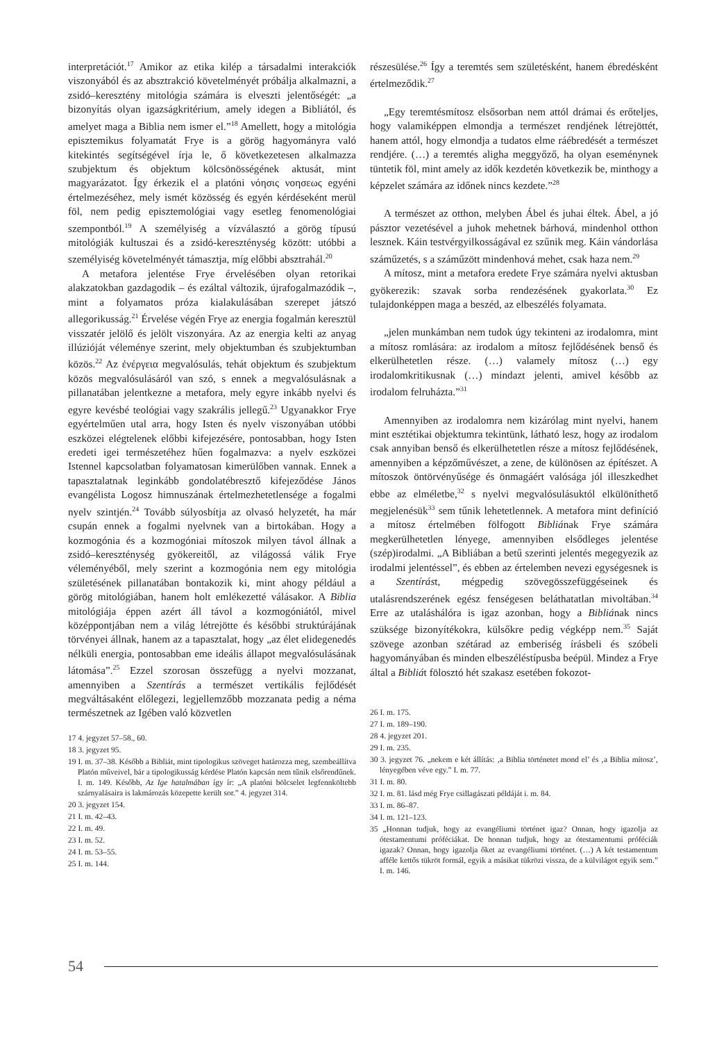interpretációt.<sup>17</sup> Amikor az etika kilép a társadalmi interakciók viszonyából és az absztrakció követelményét próbálja alkalmazni, a zsidó–keresztény mitológia számára is elveszti jelentőségét: „a bizonyítás olyan igazságkritérium, amely idegen a Bibliától, és amelyet maga a Biblia nem ismer el.”<sup>18</sup> Amellett, hogy a mitológia episztemikus folyamatát Frye is a görög hagyományra való kitekintés segítségével írja le, ő következetesen alkalmazza szubjektum és objektum kölcsönösségének aktusát, mint magyarázatot. Így érkezik el a platóni νόησις νοησεως egyéni értelmezéséhez, mely ismét közösség és egyén kérdéseként merül föl, nem pedig episztemológiai vagy esetleg fenomenológiai szempontból.<sup>19</sup> A személyiség a vízválasztó a görög típusú mitológiák kultuszai és a zsidó-kereszténység között: utóbbi a személyiség követelményét támasztja, míg előbbi absztrahál.<sup>20</sup>
A metafora jelentése Frye érvelésében olyan retorikai alakzatokban gazdagodik – és ezáltal változik, újrafogalmazódik –, mint a folyamatos próza kialakulásában szerepet játszó allegorikusság.<sup>21</sup> Érvelése végén Frye az energia fogalmán keresztül visszatér jelölő és jelölt viszonyára. Az az energia kelti az anyag illúzióját véleménye szerint, mely objektumban és szubjektumban közös.<sup>22</sup> Az ἐνέργεια megvalósulás, tehát objektum és szubjektum közös megvalósulásáról van szó, s ennek a megvalósulásnak a pillanatában jelentkezne a metafora, mely egyre inkább nyelvi és egyre kevésbé teológiai vagy szakrális jellegű.<sup>23</sup> Ugyanakkor Frye egyértelműen utal arra, hogy Isten és nyelv viszonyában utóbbi eszközei elégtelenek előbbi kifejezésére, pontosabban, hogy Isten eredeti igei természetéhez hűen fogalmazva: a nyelv eszközei Istennel kapcsolatban folyamatosan kimerülőben vannak. Ennek a tapasztalatnak leginkább gondolatébresztő kifejeződése János evangélista Logosz himnuszának értelmezhetetlensége a fogalmi nyelv szintjén.<sup>24</sup> Tovább súlyosbítja az olvasó helyzetét, ha már csupán ennek a fogalmi nyelvnek van a birtokában. Hogy a kozmogónia és a kozmogóniai mítoszok milyen távol állnak a zsidó–kereszténység gyökereitől, az világossá válik Frye véleményéből, mely szerint a kozmogónia nem egy mitológia születésének pillanatában bontakozik ki, mint ahogy például a görög mitológiában, hanem holt emlékezetté válásakor. A Biblia mitológiája éppen azért áll távol a kozmogóniától, mivel középpontjában nem a világ létrejötte és későbbi struktúrájának törvényei állnak, hanem az a tapasztalat, hogy „az élet elidegenedés nélküli energia, pontosabban eme ideális állapot megvalósulásának látomása”.<sup>25</sup> Ezzel szorosan összefügg a nyelvi mozzanat, amennyiben a Szentírás a természet vertikális fejlődését megváltásaként előlegezi, legjellemzőbb mozzanata pedig a néma természetnek az Igében való közvetlen
17 4. jegyzet 57–58., 60.
18 3. jegyzet 95.
19 I. m. 37–38. Később a Bibliát, mint tipologikus szöveget határozza meg, szembeállítva Platón műveivel, bár a tipologikusság kérdése Platón kapcsán nem tűnik elsőrendűnek. I. m. 149. Később, Az Ige hatalmában így ír: „A platóni bölcselet legfennköltebb szárnyalásaira is lakmározás közepette került sor.” 4. jegyzet 314.
20 3. jegyzet 154.
21 I. m. 42–43.
22 I. m. 49.
23 I. m. 52.
24 I. m. 53–55.
25 I. m. 144.
részesülése.<sup>26</sup> Így a teremtés sem születésként, hanem ébredésként értelmeződik.<sup>27</sup>
„Egy teremtésmítosz elsősorban nem attól drámai és erőteljes, hogy valamiképpen elmondja a természet rendjének létrejöttét, hanem attól, hogy elmondja a tudatos elme ráébredését a természet rendjére. (…) a teremtés aligha meggyőző, ha olyan eseménynek tüntetik föl, mint amely az idők kezdetén következik be, minthogy a képzelet számára az időnek nincs kezdete.”<sup>28</sup>
A természet az otthon, melyben Ábel és juhai éltek. Ábel, a jó pásztor vezetésével a juhok mehetnek bárhová, mindenhol otthon lesznek. Káin testvérgyilkosságával ez szűnik meg. Káin vándorlása száműzetés, s a száműzött mindenhová mehet, csak haza nem.<sup>29</sup>
A mítosz, mint a metafora eredete Frye számára nyelvi aktusban gyökerezik: szavak sorba rendezésének gyakorlata.<sup>30</sup> Ez tulajdonképpen maga a beszéd, az elbeszélés folyamata.
„jelen munkámban nem tudok úgy tekinteni az irodalomra, mint a mítosz romlására: az irodalom a mítosz fejlődésének benső és elkerülhetetlen része. (…) valamely mítosz (…) egy irodalomkritikusnak (…) mindazt jelenti, amivel később az irodalom felruházta.”<sup>31</sup>
Amennyiben az irodalomra nem kizárólag mint nyelvi, hanem mint esztétikai objektumra tekintünk, látható lesz, hogy az irodalom csak annyiban benső és elkerülhetetlen része a mítosz fejlődésének, amennyiben a képzőművészet, a zene, de különösen az építészet. A mítoszok öntörvényűsége és önmagáért valósága jól illeszkedhet ebbe az elméletbe,<sup>32</sup> s nyelvi megvalósulásuktól elkülöníthető megjelenésük<sup>33</sup> sem tűnik lehetetlennek. A metafora mint definíció a mítosz értelmében fölfogott Bibliának Frye számára megkerülhetetlen lényege, amennyiben elsődleges jelentése (szép)irodalmi. „A Bibliában a betű szerinti jelentés megegyezik az irodalmi jelentéssel”, és ebben az értelemben nevezi egységesnek is a Szentírást, mégpedig szövegösszefüggéseinek és utalásrendszerének egész fenségesen beláthatatlan mivoltában.<sup>34</sup> Erre az utaláshálóra is igaz azonban, hogy a Bibliának nincs szüksége bizonyítékokra, külsőkre pedig végképp nem.<sup>35</sup> Saját szövege azonban szétárad az emberiség írásbeli és szóbeli hagyományában és minden elbeszéléstípusba beépül. Mindez a Frye által a Bibliát fölosztó hét szakasz esetében fokozot-
26 I. m. 175.
27 I. m. 189–190.
28 4. jegyzet 201.
29 I. m. 235.
30 3. jegyzet 76. „nekem e két állítás: ‚a Biblia történetet mond el’ és ‚a Biblia mítosz’, lényegében véve egy.” I. m. 77.
31 I. m. 80.
32 I. m. 81. lásd még Frye csillagászati példáját i. m. 84.
33 I. m. 86–87.
34 I. m. 121–123.
35 „Honnan tudjuk, hogy az evangéliumi történet igaz? Onnan, hogy igazolja az ótestamentumi próféciákat. De honnan tudjuk, hogy az ótestamentumi próféciák igazak? Onnan, hogy igazolja őket az evangéliumi történet. (…) A két testamentum afféle kettős tükröt formál, egyik a másikat tükrözi vissza, de a külvilágot egyik sem.” I. m. 146.
54